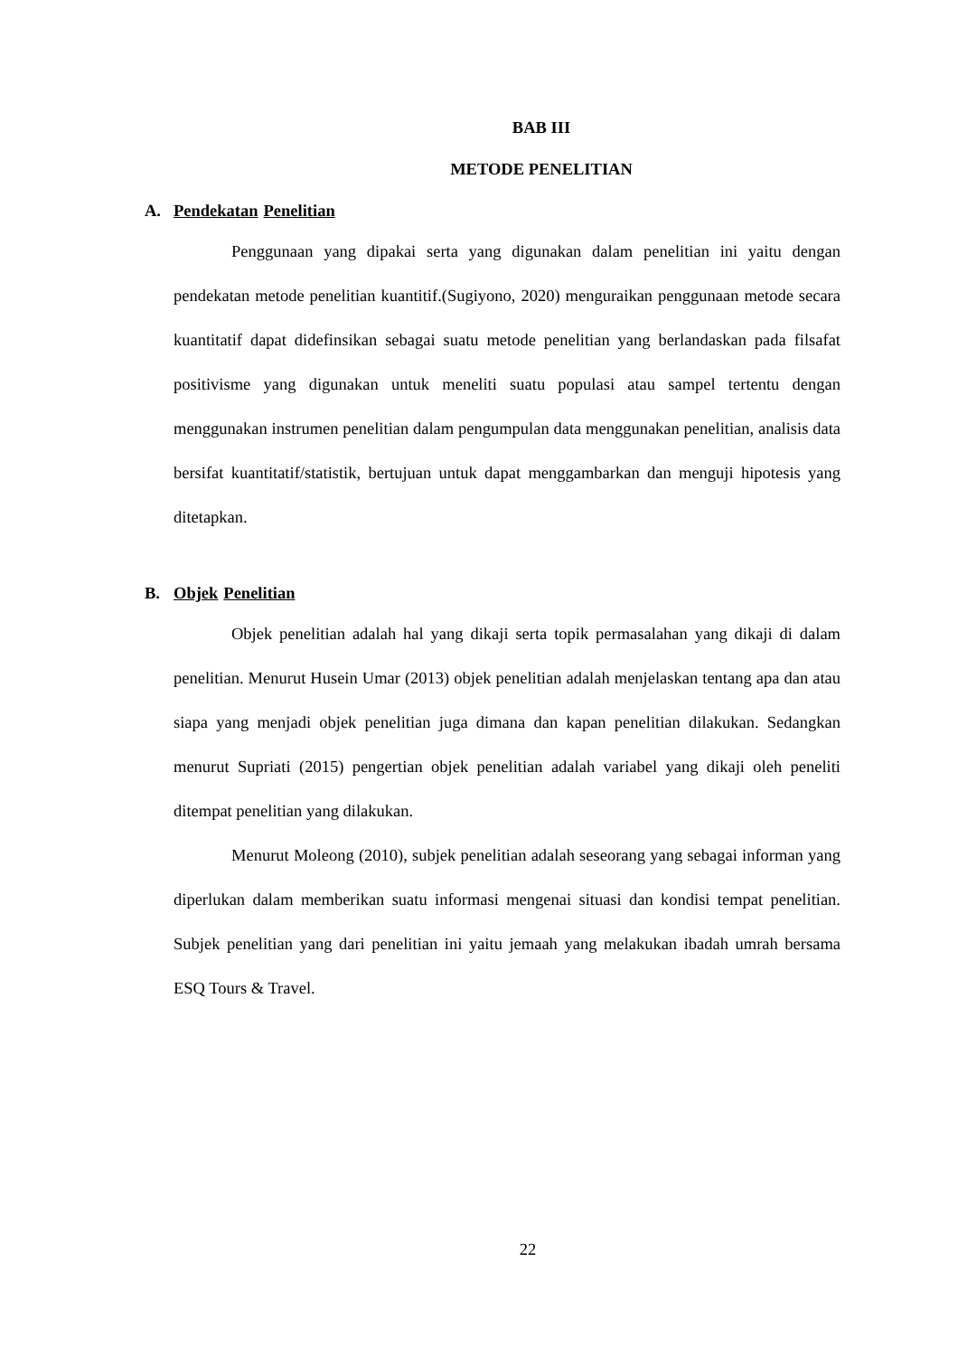BAB III
METODE PENELITIAN
A. Pendekatan Penelitian
Penggunaan yang dipakai serta yang digunakan dalam penelitian ini yaitu dengan pendekatan metode penelitian kuantitif.(Sugiyono, 2020) menguraikan penggunaan metode secara kuantitatif dapat didefinsikan sebagai suatu metode penelitian yang berlandaskan pada filsafat positivisme yang digunakan untuk meneliti suatu populasi atau sampel tertentu dengan menggunakan instrumen penelitian dalam pengumpulan data menggunakan penelitian, analisis data bersifat kuantitatif/statistik, bertujuan untuk dapat menggambarkan dan menguji hipotesis yang ditetapkan.
B. Objek Penelitian
Objek penelitian adalah hal yang dikaji serta topik permasalahan yang dikaji di dalam penelitian. Menurut Husein Umar (2013) objek penelitian adalah menjelaskan tentang apa dan atau siapa yang menjadi objek penelitian juga dimana dan kapan penelitian dilakukan. Sedangkan menurut Supriati (2015) pengertian objek penelitian adalah variabel yang dikaji oleh peneliti ditempat penelitian yang dilakukan.
Menurut Moleong (2010), subjek penelitian adalah seseorang yang sebagai informan yang diperlukan dalam memberikan suatu informasi mengenai situasi dan kondisi tempat penelitian. Subjek penelitian yang dari penelitian ini yaitu jemaah yang melakukan ibadah umrah bersama ESQ Tours & Travel.
22